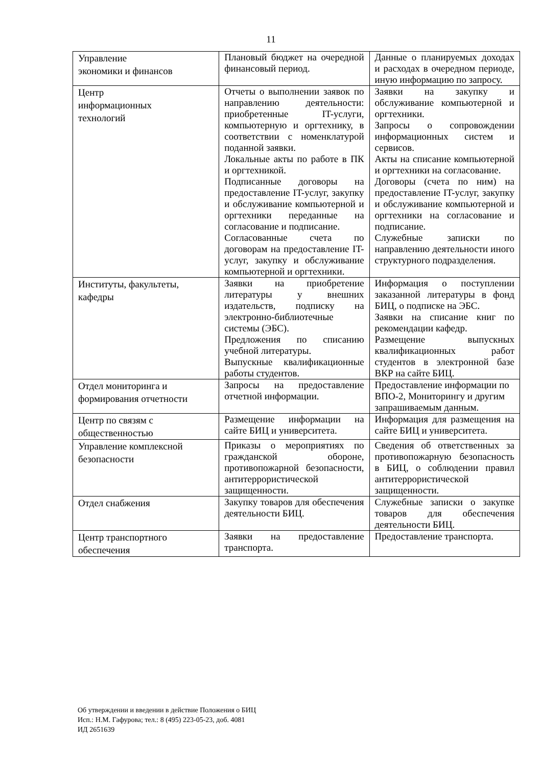11
| Управление экономики и финансов | Плановый бюджет на очередной финансовый период. | Данные о планируемых доходах и расходах в очередном периоде, иную информацию по запросу. |
| Центр информационных технологий | Отчеты о выполнении заявок по направлению деятельности: приобретенные IT-услуги, компьютерную и оргтехнику, в соответствии с номенклатурой поданной заявки. Локальные акты по работе в ПК и оргтехникой. Подписанные договоры на предоставление IT-услуг, закупку и обслуживание компьютерной и оргтехники переданные на согласование и подписание. Согласованные счета по договорам на предоставление IT-услуг, закупку и обслуживание компьютерной и оргтехники. | Заявки на закупку и обслуживание компьютерной и оргтехники. Запросы о сопровождении информационных систем и сервисов. Акты на списание компьютерной и оргтехники на согласование. Договоры (счета по ним) на предоставление IT-услуг, закупку и обслуживание компьютерной и оргтехники на согласование и подписание. Служебные записки по направлению деятельности иного структурного подразделения. |
| Институты, факультеты, кафедры | Заявки на приобретение литературы у внешних издательств, подписку на электронно-библиотечные системы (ЭБС). Предложения по списанию учебной литературы. Выпускные квалификационные работы студентов. | Информация о поступлении заказанной литературы в фонд БИЦ, о подписке на ЭБС. Заявки на списание книг по рекомендации кафедр. Размещение выпускных квалификационных работ студентов в электронной базе ВКР на сайте БИЦ. |
| Отдел мониторинга и формирования отчетности | Запросы на предоставление отчетной информации. | Предоставление информации по ВПО-2, Мониторингу и другим запрашиваемым данным. |
| Центр по связям с общественностью | Размещение информации на сайте БИЦ и университета. | Информация для размещения на сайте БИЦ и университета. |
| Управление комплексной безопасности | Приказы о мероприятиях по гражданской обороне, противопожарной безопасности, антитеррористической защищенности. | Сведения об ответственных за противопожарную безопасность в БИЦ, о соблюдении правил антитеррористической защищенности. |
| Отдел снабжения | Закупку товаров для обеспечения деятельности БИЦ. | Служебные записки о закупке товаров для обеспечения деятельности БИЦ. |
| Центр транспортного обеспечения | Заявки на предоставление транспорта. | Предоставление транспорта. |
Об утверждении и введении в действие Положения о БИЦ
Исп.: Н.М. Гафурова; тел.: 8 (495) 223-05-23, доб. 4081
ИД 2651639